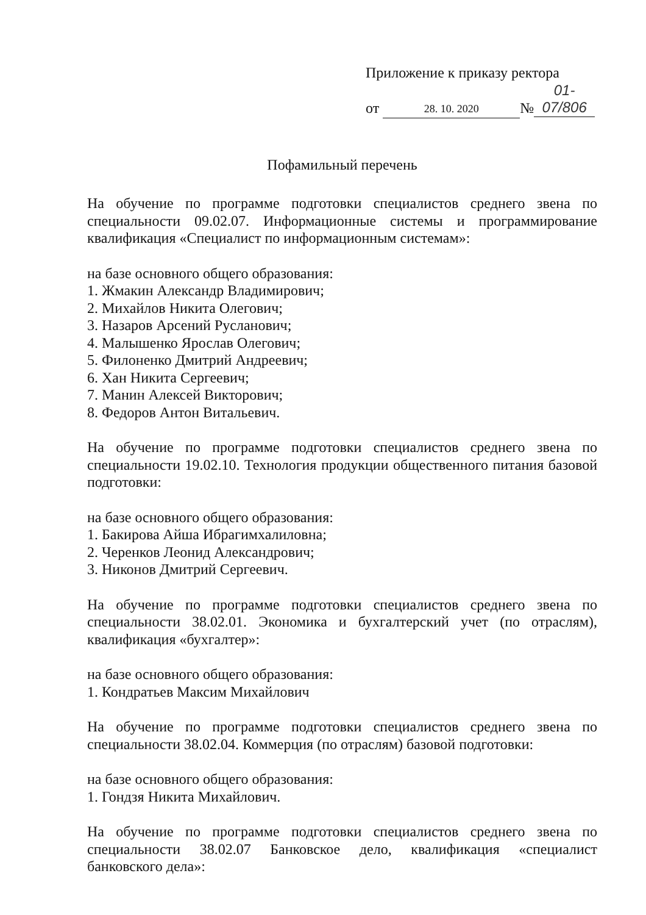Приложение к приказу ректора
от 28. 10. 2020 № 01-07/806
Пофамильный перечень
На обучение по программе подготовки специалистов среднего звена по специальности 09.02.07. Информационные системы и программирование квалификация «Специалист по информационным системам»:
на базе основного общего образования:
1. Жмакин Александр Владимирович;
2. Михайлов Никита Олегович;
3. Назаров Арсений Русланович;
4. Малышенко Ярослав Олегович;
5. Филоненко Дмитрий Андреевич;
6. Хан Никита Сергеевич;
7. Манин Алексей Викторович;
8. Федоров Антон Витальевич.
На обучение по программе подготовки специалистов среднего звена по специальности 19.02.10. Технология продукции общественного питания базовой подготовки:
на базе основного общего образования:
1. Бакирова Айша Ибрагимхалиловна;
2. Черенков Леонид Александрович;
3. Никонов Дмитрий Сергеевич.
На обучение по программе подготовки специалистов среднего звена по специальности 38.02.01. Экономика и бухгалтерский учет (по отраслям), квалификация «бухгалтер»:
на базе основного общего образования:
1. Кондратьев Максим Михайлович
На обучение по программе подготовки специалистов среднего звена по специальности 38.02.04. Коммерция (по отраслям) базовой подготовки:
на базе основного общего образования:
1. Гондзя Никита Михайлович.
На обучение по программе подготовки специалистов среднего звена по специальности 38.02.07 Банковское дело, квалификация «специалист банковского дела»: